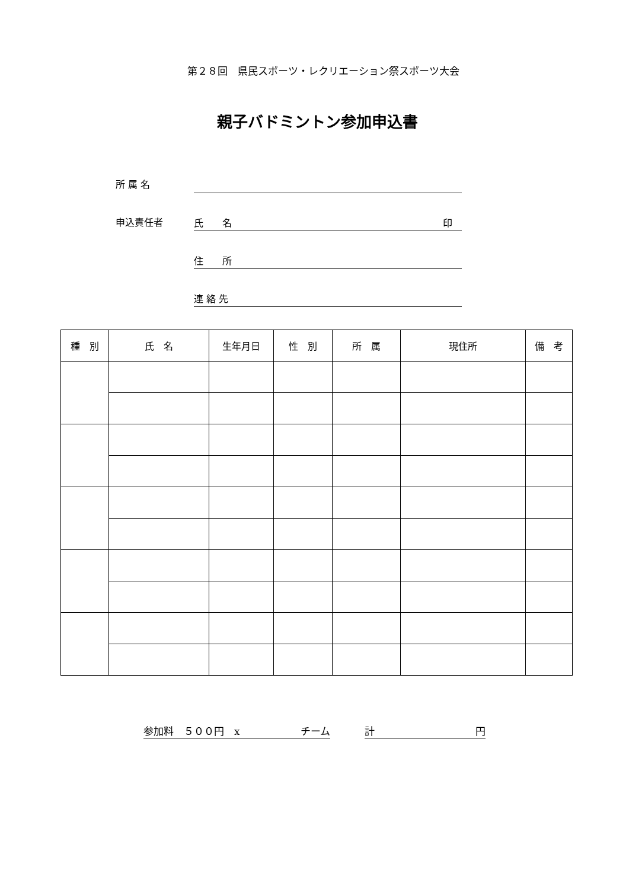第２８回　県民スポーツ・レクリエーション祭スポーツ大会
親子バドミントン参加申込書
所 属 名
申込責任者
氏　　名 印　
住　　所
連 絡 先
| 種 別 | 氏 名 | 生年月日 | 性 別 | 所 属 | 現住所 | 備 考 |
| --- | --- | --- | --- | --- | --- | --- |
参加料　５００円　x　　　　　　チーム 計　　　　　　　　　　円